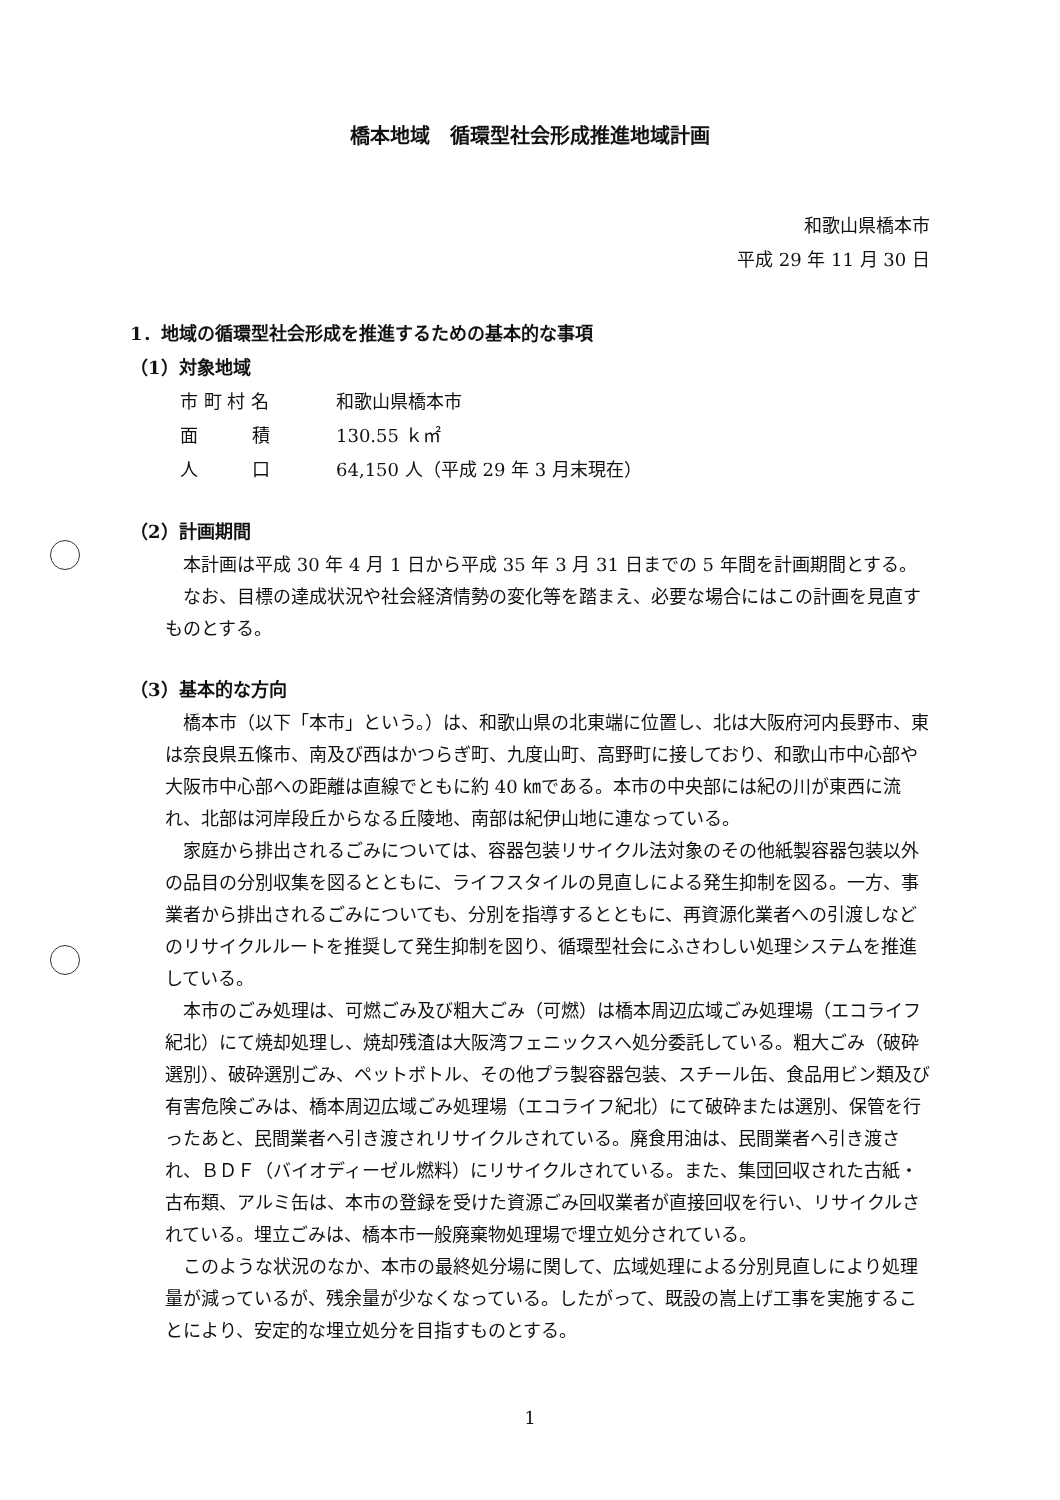橋本地域　循環型社会形成推進地域計画
和歌山県橋本市
平成 29 年 11 月 30 日
1．地域の循環型社会形成を推進するための基本的な事項
（1）対象地域
市 町 村 名 和歌山県橋本市
面　　　積 130.55 ｋ㎡
人　　　口 64,150 人（平成 29 年 3 月末現在）
（2）計画期間
本計画は平成 30 年 4 月 1 日から平成 35 年 3 月 31 日までの 5 年間を計画期間とする。
なお、目標の達成状況や社会経済情勢の変化等を踏まえ、必要な場合にはこの計画を見直すものとする。
（3）基本的な方向
橋本市（以下「本市」という。）は、和歌山県の北東端に位置し、北は大阪府河内長野市、東は奈良県五條市、南及び西はかつらぎ町、九度山町、高野町に接しており、和歌山市中心部や大阪市中心部への距離は直線でともに約 40 ㎞である。本市の中央部には紀の川が東西に流れ、北部は河岸段丘からなる丘陵地、南部は紀伊山地に連なっている。
家庭から排出されるごみについては、容器包装リサイクル法対象のその他紙製容器包装以外の品目の分別収集を図るとともに、ライフスタイルの見直しによる発生抑制を図る。一方、事業者から排出されるごみについても、分別を指導するとともに、再資源化業者への引渡しなどのリサイクルルートを推奨して発生抑制を図り、循環型社会にふさわしい処理システムを推進している。
本市のごみ処理は、可燃ごみ及び粗大ごみ（可燃）は橋本周辺広域ごみ処理場（エコライフ紀北）にて焼却処理し、焼却残渣は大阪湾フェニックスへ処分委託している。粗大ごみ（破砕選別）、破砕選別ごみ、ペットボトル、その他プラ製容器包装、スチール缶、食品用ビン類及び有害危険ごみは、橋本周辺広域ごみ処理場（エコライフ紀北）にて破砕または選別、保管を行ったあと、民間業者へ引き渡されリサイクルされている。廃食用油は、民間業者へ引き渡され、ＢＤＦ（バイオディーゼル燃料）にリサイクルされている。また、集団回収された古紙・古布類、アルミ缶は、本市の登録を受けた資源ごみ回収業者が直接回収を行い、リサイクルされている。埋立ごみは、橋本市一般廃棄物処理場で埋立処分されている。
このような状況のなか、本市の最終処分場に関して、広域処理による分別見直しにより処理量が減っているが、残余量が少なくなっている。したがって、既設の嵩上げ工事を実施することにより、安定的な埋立処分を目指すものとする。
1